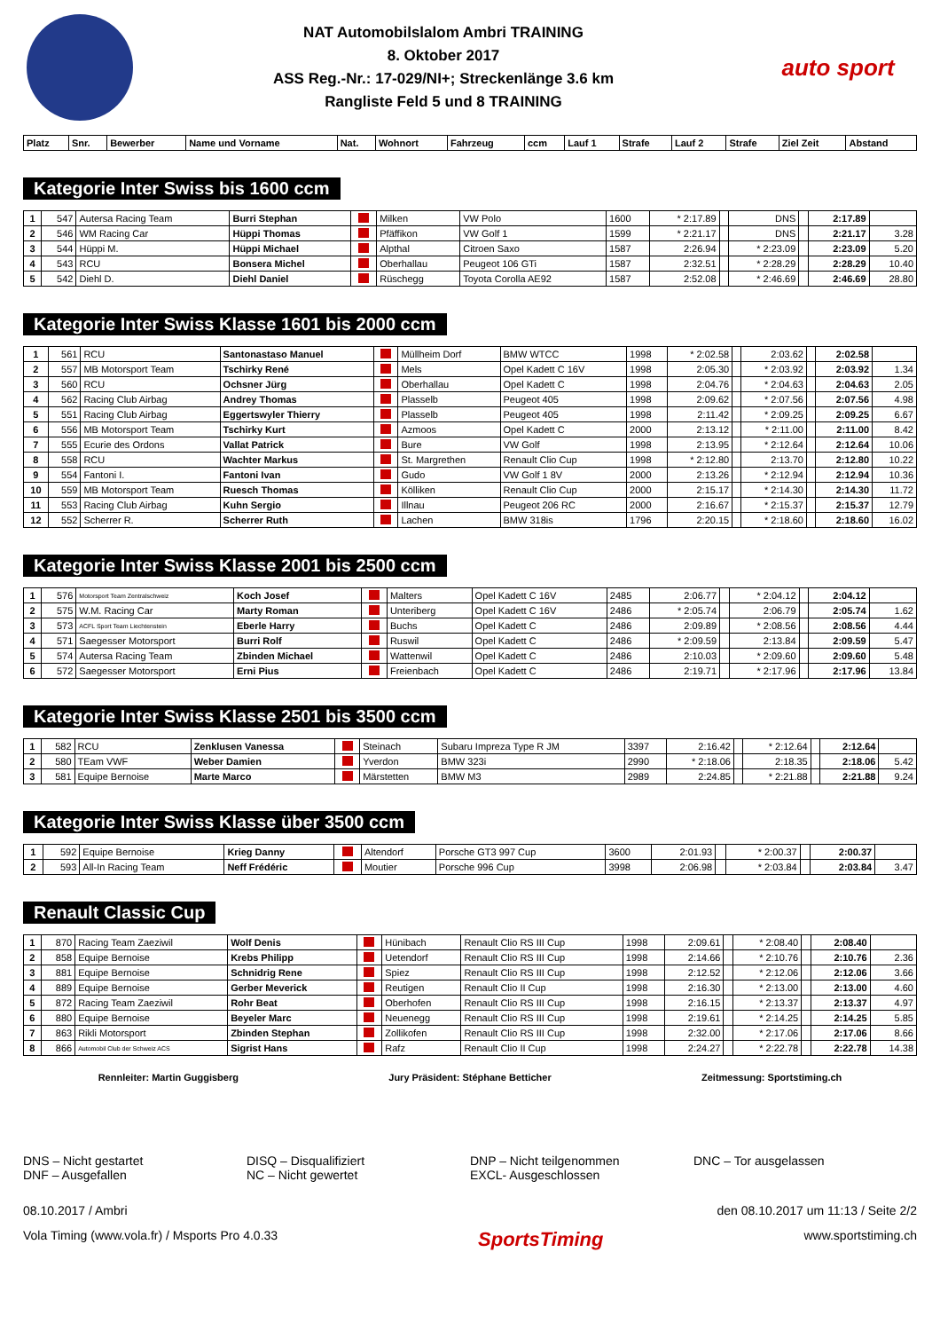NAT Automobilslalom Ambri TRAINING
8. Oktober 2017
ASS Reg.-Nr.: 17-029/NI+; Streckenlänge 3.6 km
Rangliste Feld 5 und 8 TRAINING
auto sport
| Platz | Snr. | Bewerber | Name und Vorname | Nat. | Wohnort | Fahrzeug | ccm | Lauf 1 | Strafe | Lauf 2 | Strafe | Ziel Zeit | Abstand |
| --- | --- | --- | --- | --- | --- | --- | --- | --- | --- | --- | --- | --- | --- |
Kategorie Inter Swiss bis 1600 ccm
| 1 | 547 | Autersa Racing Team | Burri Stephan | | Milken | VW Polo | 1600 | * 2:17.89 | | DNS | | 2:17.89 | |
| 2 | 546 | WM Racing Car | Hüppi Thomas | | Pfäffikon | VW Golf 1 | 1599 | * 2:21.17 | | DNS | | 2:21.17 | 3.28 |
| 3 | 544 | Hüppi M. | Hüppi Michael | | Alpthal | Citroen Saxo | 1587 | 2:26.94 | | * 2:23.09 | | 2:23.09 | 5.20 |
| 4 | 543 | RCU | Bonsera Michel | | Oberhallau | Peugeot 106 GTi | 1587 | 2:32.51 | | * 2:28.29 | | 2:28.29 | 10.40 |
| 5 | 542 | Diehl D. | Diehl Daniel | | Rüschegg | Toyota Corolla AE92 | 1587 | 2:52.08 | | * 2:46.69 | | 2:46.69 | 28.80 |
Kategorie Inter Swiss Klasse 1601 bis 2000 ccm
| 1 | 561 | RCU | Santonastaso Manuel | | Müllheim Dorf | BMW WTCC | 1998 | * 2:02.58 | | 2:03.62 | | 2:02.58 | |
| 2 | 557 | MB Motorsport Team | Tschirky René | | Mels | Opel Kadett C 16V | 1998 | 2:05.30 | | * 2:03.92 | | 2:03.92 | 1.34 |
| 3 | 560 | RCU | Ochsner Jürg | | Oberhallau | Opel Kadett C | 1998 | 2:04.76 | | * 2:04.63 | | 2:04.63 | 2.05 |
| 4 | 562 | Racing Club Airbag | Andrey Thomas | | Plasselb | Peugeot 405 | 1998 | 2:09.62 | | * 2:07.56 | | 2:07.56 | 4.98 |
| 5 | 551 | Racing Club Airbag | Eggertswyler Thierry | | Plasselb | Peugeot 405 | 1998 | 2:11.42 | | * 2:09.25 | | 2:09.25 | 6.67 |
| 6 | 556 | MB Motorsport Team | Tschirky Kurt | | Azmoos | Opel Kadett C | 2000 | 2:13.12 | | * 2:11.00 | | 2:11.00 | 8.42 |
| 7 | 555 | Ecurie des Ordons | Vallat Patrick | | Bure | VW Golf | 1998 | 2:13.95 | | * 2:12.64 | | 2:12.64 | 10.06 |
| 8 | 558 | RCU | Wachter Markus | | St. Margrethen | Renault Clio Cup | 1998 | * 2:12.80 | | 2:13.70 | | 2:12.80 | 10.22 |
| 9 | 554 | Fantoni I. | Fantoni Ivan | | Gudo | VW Golf 1 8V | 2000 | 2:13.26 | | * 2:12.94 | | 2:12.94 | 10.36 |
| 10 | 559 | MB Motorsport Team | Ruesch Thomas | | Kölliken | Renault Clio Cup | 2000 | 2:15.17 | | * 2:14.30 | | 2:14.30 | 11.72 |
| 11 | 553 | Racing Club Airbag | Kuhn Sergio | | Illnau | Peugeot 206 RC | 2000 | 2:16.67 | | * 2:15.37 | | 2:15.37 | 12.79 |
| 12 | 552 | Scherrer R. | Scherrer Ruth | | Lachen | BMW 318is | 1796 | 2:20.15 | | * 2:18.60 | | 2:18.60 | 16.02 |
Kategorie Inter Swiss Klasse 2001 bis 2500 ccm
| 1 | 576 | Motorsport Team Zentralschweiz | Koch Josef | | Malters | Opel Kadett C 16V | 2485 | 2:06.77 | | * 2:04.12 | | 2:04.12 | |
| 2 | 575 | W.M. Racing Car | Marty Roman | | Unteriberg | Opel Kadett C 16V | 2486 | * 2:05.74 | | 2:06.79 | | 2:05.74 | 1.62 |
| 3 | 573 | ACFL Sport Team Liechtenstein | Eberle Harry | | Buchs | Opel Kadett C | 2486 | 2:09.89 | | * 2:08.56 | | 2:08.56 | 4.44 |
| 4 | 571 | Saegesser Motorsport | Burri Rolf | | Ruswil | Opel Kadett C | 2486 | * 2:09.59 | | 2:13.84 | | 2:09.59 | 5.47 |
| 5 | 574 | Autersa Racing Team | Zbinden Michael | | Wattenwil | Opel Kadett C | 2486 | 2:10.03 | | * 2:09.60 | | 2:09.60 | 5.48 |
| 6 | 572 | Saegesser Motorsport | Erni Pius | | Freienbach | Opel Kadett C | 2486 | 2:19.71 | | * 2:17.96 | | 2:17.96 | 13.84 |
Kategorie Inter Swiss Klasse 2501 bis 3500 ccm
| 1 | 582 | RCU | Zenklusen Vanessa | | Steinach | Subaru Impreza Type R JM | 3397 | 2:16.42 | | * 2:12.64 | | 2:12.64 | |
| 2 | 580 | TEam VWF | Weber Damien | | Yverdon | BMW 323i | 2990 | * 2:18.06 | | 2:18.35 | | 2:18.06 | 5.42 |
| 3 | 581 | Equipe Bernoise | Marte Marco | | Märstetten | BMW M3 | 2989 | 2:24.85 | | * 2:21.88 | | 2:21.88 | 9.24 |
Kategorie Inter Swiss Klasse über 3500 ccm
| 1 | 592 | Equipe Bernoise | Krieg Danny | | Altendorf | Porsche GT3 997 Cup | 3600 | 2:01.93 | | * 2:00.37 | | 2:00.37 | |
| 2 | 593 | All-In Racing Team | Neff Frédéric | | Moutier | Porsche 996 Cup | 3998 | 2:06.98 | | * 2:03.84 | | 2:03.84 | 3.47 |
Renault Classic Cup
| 1 | 870 | Racing Team Zaeziwil | Wolf Denis | | Hünibach | Renault Clio RS III Cup | 1998 | 2:09.61 | | * 2:08.40 | | 2:08.40 | |
| 2 | 858 | Equipe Bernoise | Krebs Philipp | | Uetendorf | Renault Clio RS III Cup | 1998 | 2:14.66 | | * 2:10.76 | | 2:10.76 | 2.36 |
| 3 | 881 | Equipe Bernoise | Schnidrig Rene | | Spiez | Renault Clio RS III Cup | 1998 | 2:12.52 | | * 2:12.06 | | 2:12.06 | 3.66 |
| 4 | 889 | Equipe Bernoise | Gerber Meverick | | Reutigen | Renault Clio II Cup | 1998 | 2:16.30 | | * 2:13.00 | | 2:13.00 | 4.60 |
| 5 | 872 | Racing Team Zaeziwil | Rohr Beat | | Oberhofen | Renault Clio RS III Cup | 1998 | 2:16.15 | | * 2:13.37 | | 2:13.37 | 4.97 |
| 6 | 880 | Equipe Bernoise | Beyeler Marc | | Neuenegg | Renault Clio RS III Cup | 1998 | 2:19.61 | | * 2:14.25 | | 2:14.25 | 5.85 |
| 7 | 863 | Rikli Motorsport | Zbinden Stephan | | Zollikofen | Renault Clio RS III Cup | 1998 | 2:32.00 | | * 2:17.06 | | 2:17.06 | 8.66 |
| 8 | 866 | Automobil Club der Schweiz ACS | Sigrist Hans | | Rafz | Renault Clio II Cup | 1998 | 2:24.27 | | * 2:22.78 | | 2:22.78 | 14.38 |
Rennleiter: Martin Guggisberg Jury Präsident: Stéphane Betticher Zeitmessung: Sportstiming.ch
DNS – Nicht gestartet
DNF – Ausgefallen
DISQ – Disqualifiziert
NC – Nicht gewertet
DNP – Nicht teilgenommen
EXCL- Ausgeschlossen
DNC – Tor ausgelassen
08.10.2017 / Ambri den 08.10.2017 um 11:13 / Seite 2/2
Vola Timing (www.vola.fr) / Msports Pro 4.0.33 SportsTiming www.sportstiming.ch